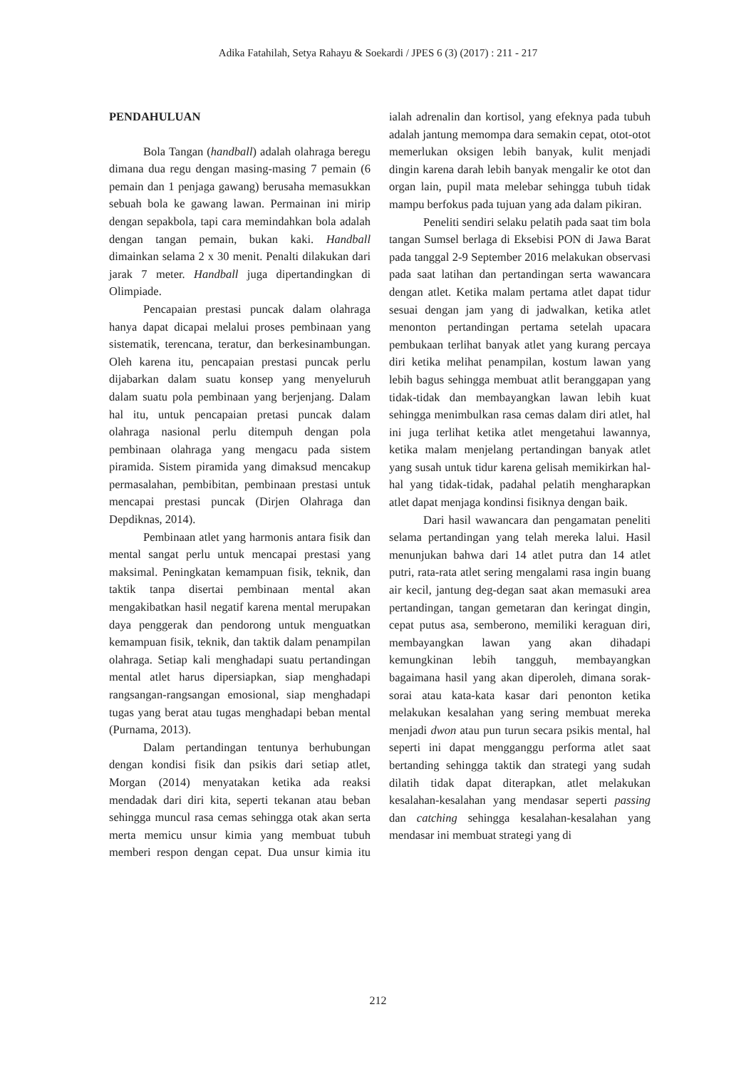Adika Fatahilah, Setya Rahayu & Soekardi / JPES 6 (3) (2017) : 211 - 217
PENDAHULUAN
Bola Tangan (handball) adalah olahraga beregu dimana dua regu dengan masing-masing 7 pemain (6 pemain dan 1 penjaga gawang) berusaha memasukkan sebuah bola ke gawang lawan. Permainan ini mirip dengan sepakbola, tapi cara memindahkan bola adalah dengan tangan pemain, bukan kaki. Handball dimainkan selama 2 x 30 menit. Penalti dilakukan dari jarak 7 meter. Handball juga dipertandingkan di Olimpiade.
Pencapaian prestasi puncak dalam olahraga hanya dapat dicapai melalui proses pembinaan yang sistematik, terencana, teratur, dan berkesinambungan. Oleh karena itu, pencapaian prestasi puncak perlu dijabarkan dalam suatu konsep yang menyeluruh dalam suatu pola pembinaan yang berjenjang. Dalam hal itu, untuk pencapaian pretasi puncak dalam olahraga nasional perlu ditempuh dengan pola pembinaan olahraga yang mengacu pada sistem piramida. Sistem piramida yang dimaksud mencakup permasalahan, pembibitan, pembinaan prestasi untuk mencapai prestasi puncak (Dirjen Olahraga dan Depdiknas, 2014).
Pembinaan atlet yang harmonis antara fisik dan mental sangat perlu untuk mencapai prestasi yang maksimal. Peningkatan kemampuan fisik, teknik, dan taktik tanpa disertai pembinaan mental akan mengakibatkan hasil negatif karena mental merupakan daya penggerak dan pendorong untuk menguatkan kemampuan fisik, teknik, dan taktik dalam penampilan olahraga. Setiap kali menghadapi suatu pertandingan mental atlet harus dipersiapkan, siap menghadapi rangsangan-rangsangan emosional, siap menghadapi tugas yang berat atau tugas menghadapi beban mental (Purnama, 2013).
Dalam pertandingan tentunya berhubungan dengan kondisi fisik dan psikis dari setiap atlet, Morgan (2014) menyatakan ketika ada reaksi mendadak dari diri kita, seperti tekanan atau beban sehingga muncul rasa cemas sehingga otak akan serta merta memicu unsur kimia yang membuat tubuh memberi respon dengan cepat. Dua unsur kimia itu ialah adrenalin dan kortisol, yang efeknya pada tubuh adalah jantung memompa dara semakin cepat, otot-otot memerlukan oksigen lebih banyak, kulit menjadi dingin karena darah lebih banyak mengalir ke otot dan organ lain, pupil mata melebar sehingga tubuh tidak mampu berfokus pada tujuan yang ada dalam pikiran.
Peneliti sendiri selaku pelatih pada saat tim bola tangan Sumsel berlaga di Eksebisi PON di Jawa Barat pada tanggal 2-9 September 2016 melakukan observasi pada saat latihan dan pertandingan serta wawancara dengan atlet. Ketika malam pertama atlet dapat tidur sesuai dengan jam yang di jadwalkan, ketika atlet menonton pertandingan pertama setelah upacara pembukaan terlihat banyak atlet yang kurang percaya diri ketika melihat penampilan, kostum lawan yang lebih bagus sehingga membuat atlit beranggapan yang tidak-tidak dan membayangkan lawan lebih kuat sehingga menimbulkan rasa cemas dalam diri atlet, hal ini juga terlihat ketika atlet mengetahui lawannya, ketika malam menjelang pertandingan banyak atlet yang susah untuk tidur karena gelisah memikirkan hal-hal yang tidak-tidak, padahal pelatih mengharapkan atlet dapat menjaga kondinsi fisiknya dengan baik.
Dari hasil wawancara dan pengamatan peneliti selama pertandingan yang telah mereka lalui. Hasil menunjukan bahwa dari 14 atlet putra dan 14 atlet putri, rata-rata atlet sering mengalami rasa ingin buang air kecil, jantung deg-degan saat akan memasuki area pertandingan, tangan gemetaran dan keringat dingin, cepat putus asa, semberono, memiliki keraguan diri, membayangkan lawan yang akan dihadapi kemungkinan lebih tangguh, membayangkan bagaimana hasil yang akan diperoleh, dimana sorak-sorai atau kata-kata kasar dari penonton ketika melakukan kesalahan yang sering membuat mereka menjadi dwon atau pun turun secara psikis mental, hal seperti ini dapat mengganggu performa atlet saat bertanding sehingga taktik dan strategi yang sudah dilatih tidak dapat diterapkan, atlet melakukan kesalahan-kesalahan yang mendasar seperti passing dan catching sehingga kesalahan-kesalahan yang mendasar ini membuat strategi yang di
212